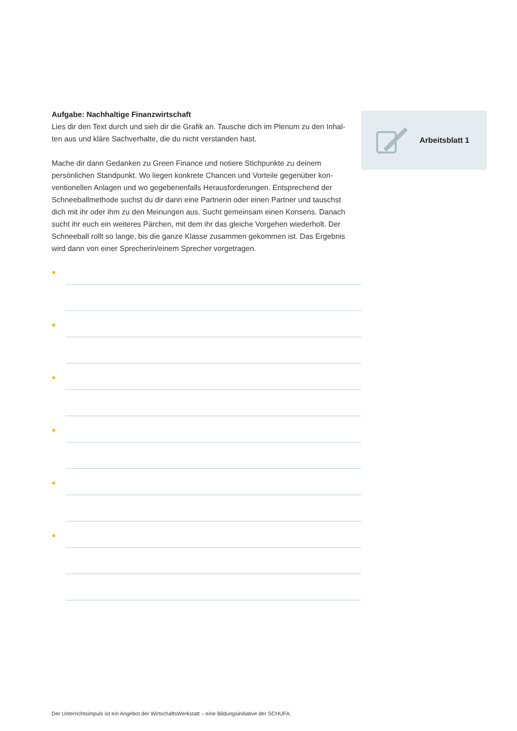Aufgabe: Nachhaltige Finanzwirtschaft
Lies dir den Text durch und sieh dir die Grafik an. Tausche dich im Plenum zu den Inhal-ten aus und kläre Sachverhalte, die du nicht verstanden hast.
Mache dir dann Gedanken zu Green Finance und notiere Stichpunkte zu deinem persönlichen Standpunkt. Wo liegen konkrete Chancen und Vorteile gegenüber kon-ventionellen Anlagen und wo gegebenenfalls Herausforderungen. Entsprechend der Schneeballmethode suchst du dir dann eine Partnerin oder einen Partner und tauschst dich mit ihr oder ihm zu den Meinungen aus. Sucht gemeinsam einen Konsens. Danach sucht ihr euch ein weiteres Pärchen, mit dem ihr das gleiche Vorgehen wiederholt. Der Schneeball rollt so lange, bis die ganze Klasse zusammen gekommen ist. Das Ergebnis wird dann von einer Sprecherin/einem Sprecher vorgetragen.
Arbeitsblatt 1
●
●
●
●
●
●
Der Unterrichtsimpuls ist ein Angebot der WirtschaftsWerkstatt – eine Bildungsinitiative der SCHUFA.